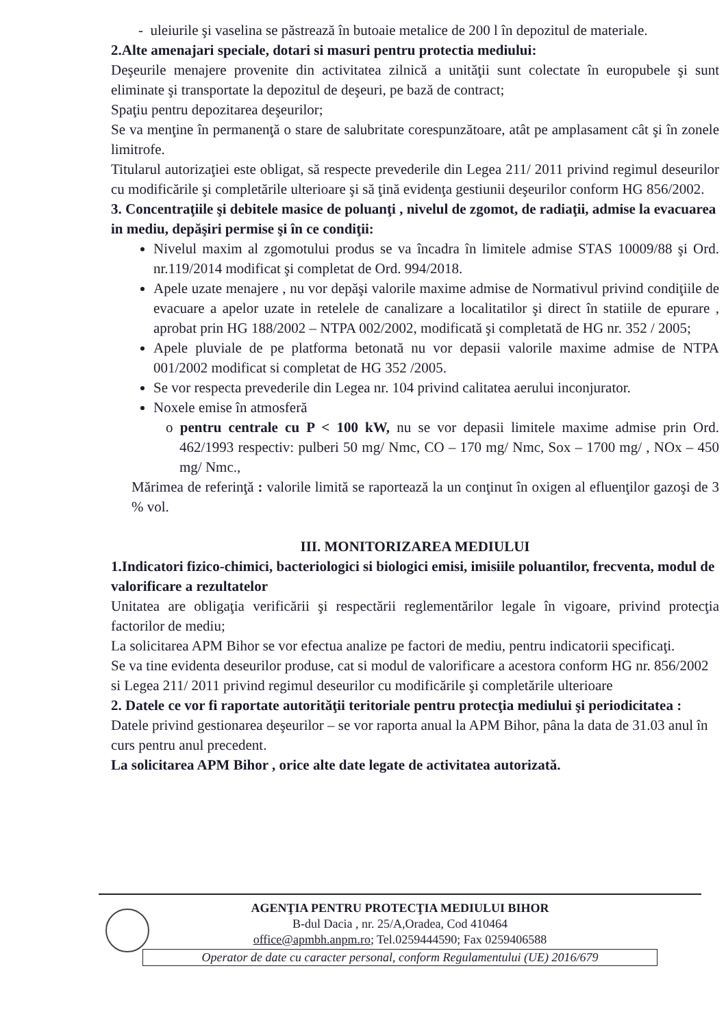- uleiurile şi vaselina se păstrează în butoaie metalice de 200 l în depozitul de materiale.
2.Alte amenajari speciale, dotari si masuri pentru protectia mediului:
Deşeurile menajere provenite din activitatea zilnică a unităţii sunt colectate în europubele şi sunt eliminate şi transportate la depozitul de deşeuri, pe bază de contract;
Spaţiu pentru depozitarea deşeurilor;
Se va menţine în permanenţă o stare de salubritate corespunzătoare, atât pe amplasament cât şi în zonele limitrofe.
Titularul autorizaţiei este obligat, să respecte prevederile din Legea 211/ 2011 privind regimul deseurilor cu modificările şi completările ulterioare şi să ţină evidenţa gestiunii deşeurilor conform HG 856/2002.
3. Concentraţiile şi debitele masice de poluanţi , nivelul de zgomot, de radiaţii, admise la evacuarea in mediu, depăşiri permise şi în ce condiţii:
Nivelul maxim al zgomotului produs se va încadra în limitele admise STAS 10009/88 şi Ord. nr.119/2014 modificat şi completat de Ord. 994/2018.
Apele uzate menajere , nu vor depăşi valorile maxime admise de Normativul privind condiţiile de evacuare a apelor uzate in retelele de canalizare a localitatilor şi direct în statiile de epurare , aprobat prin HG 188/2002 – NTPA 002/2002, modificată şi completată de HG nr. 352 / 2005;
Apele pluviale de pe platforma betonată nu vor depasii valorile maxime admise de NTPA 001/2002 modificat si completat de HG 352 /2005.
Se vor respecta prevederile din Legea nr. 104 privind calitatea aerului inconjurator.
Noxele emise în atmosferă
o pentru centrale cu P < 100 kW, nu se vor depasii limitele maxime admise prin Ord. 462/1993 respectiv: pulberi 50 mg/ Nmc, CO – 170 mg/ Nmc, Sox – 1700 mg/ , NOx – 450 mg/ Nmc.,
Mărimea de referinţă : valorile limită se raportează la un conţinut în oxigen al efluenţilor gazoşi de 3 % vol.
III. MONITORIZAREA MEDIULUI
1.Indicatori fizico-chimici, bacteriologici si biologici emisi, imisiile poluantilor, frecventa, modul de valorificare a rezultatelor
Unitatea are obligaţia verificării şi respectării reglementărilor legale în vigoare, privind protecţia factorilor de mediu;
La solicitarea APM Bihor se vor efectua analize pe factori de mediu, pentru indicatorii specificaţi.
Se va tine evidenta deseurilor produse, cat si modul de valorificare a acestora conform HG nr. 856/2002 si Legea 211/ 2011 privind regimul deseurilor cu modificările şi completările ulterioare
2. Datele ce vor fi raportate autorităţii teritoriale pentru protecţia mediului şi periodicitatea :
Datele privind gestionarea deşeurilor – se vor raporta anual la APM Bihor, pâna la data de 31.03 anul în curs pentru anul precedent.
La solicitarea APM Bihor , orice alte date legate de activitatea autorizată.
AGENŢIA PENTRU PROTECŢIA MEDIULUI BIHOR
B-dul Dacia , nr. 25/A,Oradea, Cod 410464
office@apmbh.anpm.ro; Tel.0259444590; Fax 0259406588
Operator de date cu caracter personal, conform Regulamentului (UE) 2016/679